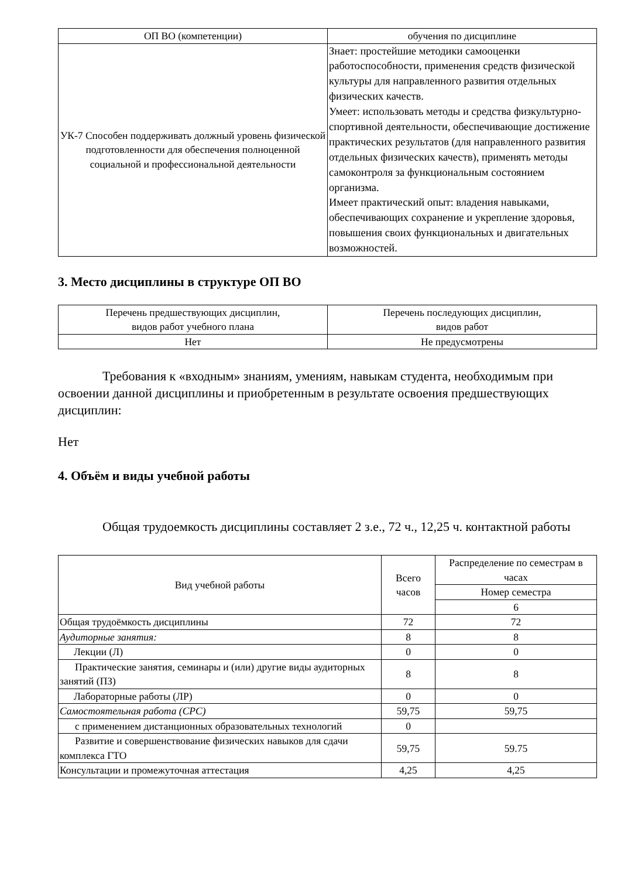| ОП ВО (компетенции) | обучения по дисциплине |
| УК-7 Способен поддерживать должный уровень физической подготовленности для обеспечения полноценной социальной и профессиональной деятельности | Знает: простейшие методики самооценки работоспособности, применения средств физической культуры для направленного развития отдельных физических качеств. Умеет: использовать методы и средства физкультурно-спортивной деятельности, обеспечивающие достижение практических результатов (для направленного развития отдельных физических качеств), применять методы самоконтроля за функциональным состоянием организма. Имеет практический опыт: владения навыками, обеспечивающих сохранение и укрепление здоровья, повышения своих функциональных и двигательных возможностей. |
3. Место дисциплины в структуре ОП ВО
| Перечень предшествующих дисциплин, видов работ учебного плана | Перечень последующих дисциплин, видов работ |
| Нет | Не предусмотрены |
Требования к «входным» знаниям, умениям, навыкам студента, необходимым при освоении данной дисциплины и приобретенным в результате освоения предшествующих дисциплин:
Нет
4. Объём и виды учебной работы
Общая трудоемкость дисциплины составляет 2 з.е., 72 ч., 12,25 ч. контактной работы
| Вид учебной работы | Всего часов | Распределение по семестрам в часах |
| | | Номер семестра |
| | | 6 |
| Общая трудоёмкость дисциплины | 72 | 72 |
| Аудиторные занятия: | 8 | 8 |
| Лекции (Л) | 0 | 0 |
| Практические занятия, семинары и (или) другие виды аудиторных занятий (ПЗ) | 8 | 8 |
| Лабораторные работы (ЛР) | 0 | 0 |
| Самостоятельная работа (СРС) | 59,75 | 59,75 |
| с применением дистанционных образовательных технологий | 0 | |
| Развитие и совершенствование физических навыков для сдачи комплекса ГТО | 59,75 | 59.75 |
| Консультации и промежуточная аттестация | 4,25 | 4,25 |